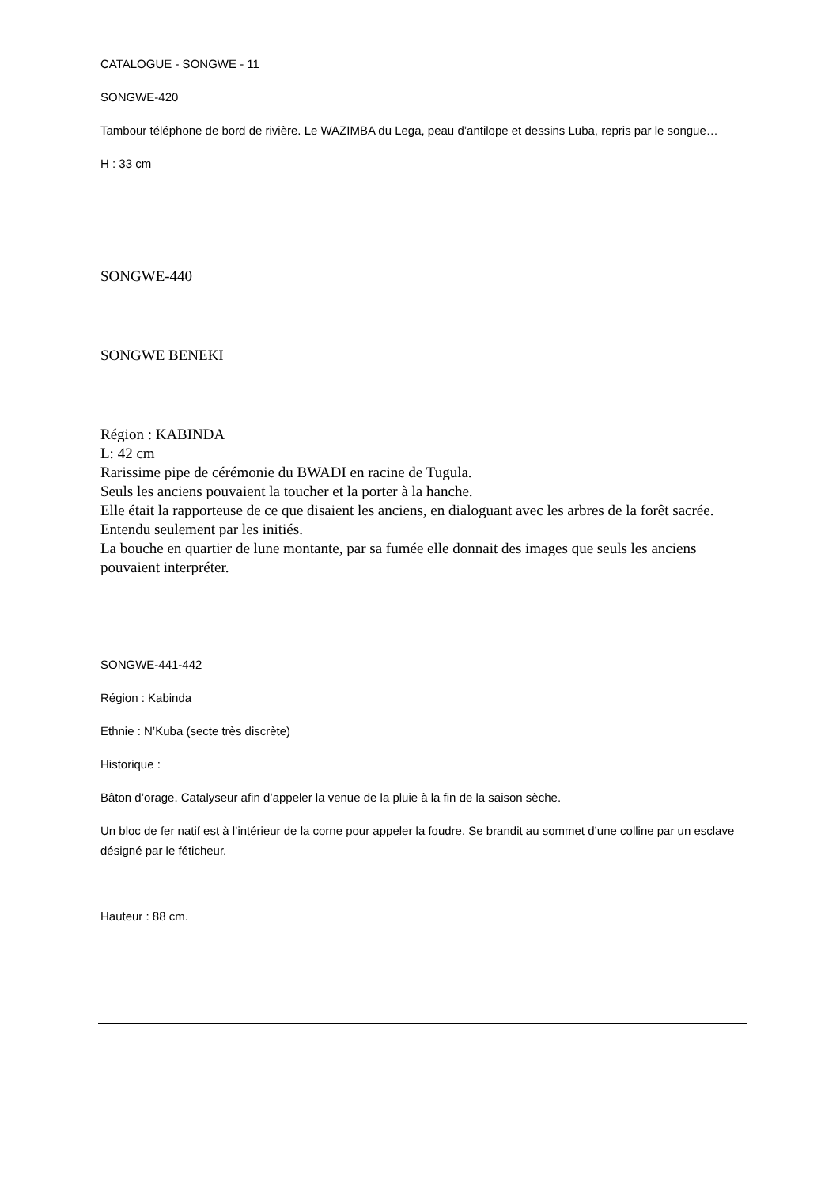CATALOGUE - SONGWE - 11
SONGWE-420
Tambour téléphone de bord de rivière. Le WAZIMBA du Lega, peau d’antilope et dessins Luba, repris par le songue…
H : 33 cm
SONGWE-440
SONGWE BENEKI
Région : KABINDA
L: 42 cm
Rarissime pipe de cérémonie du BWADI en racine de Tugula.
Seuls les anciens pouvaient la toucher et la porter à la hanche.
Elle était la rapporteuse de ce que disaient les anciens, en dialoguant avec les arbres de la forêt sacrée. Entendu seulement par les initiés.
La bouche en quartier de lune montante, par sa fumée elle donnait des images que seuls les anciens pouvaient interpréter.
SONGWE-441-442
Région : Kabinda
Ethnie : N’Kuba (secte très discrète)
Historique :
Bâton d’orage. Catalyseur afin d’appeler la venue de la pluie à la fin de la saison sèche.
Un bloc de fer natif est à l’intérieur de la corne pour appeler la foudre. Se brandit au sommet d’une colline par un esclave désigné par le féticheur.
Hauteur : 88 cm.